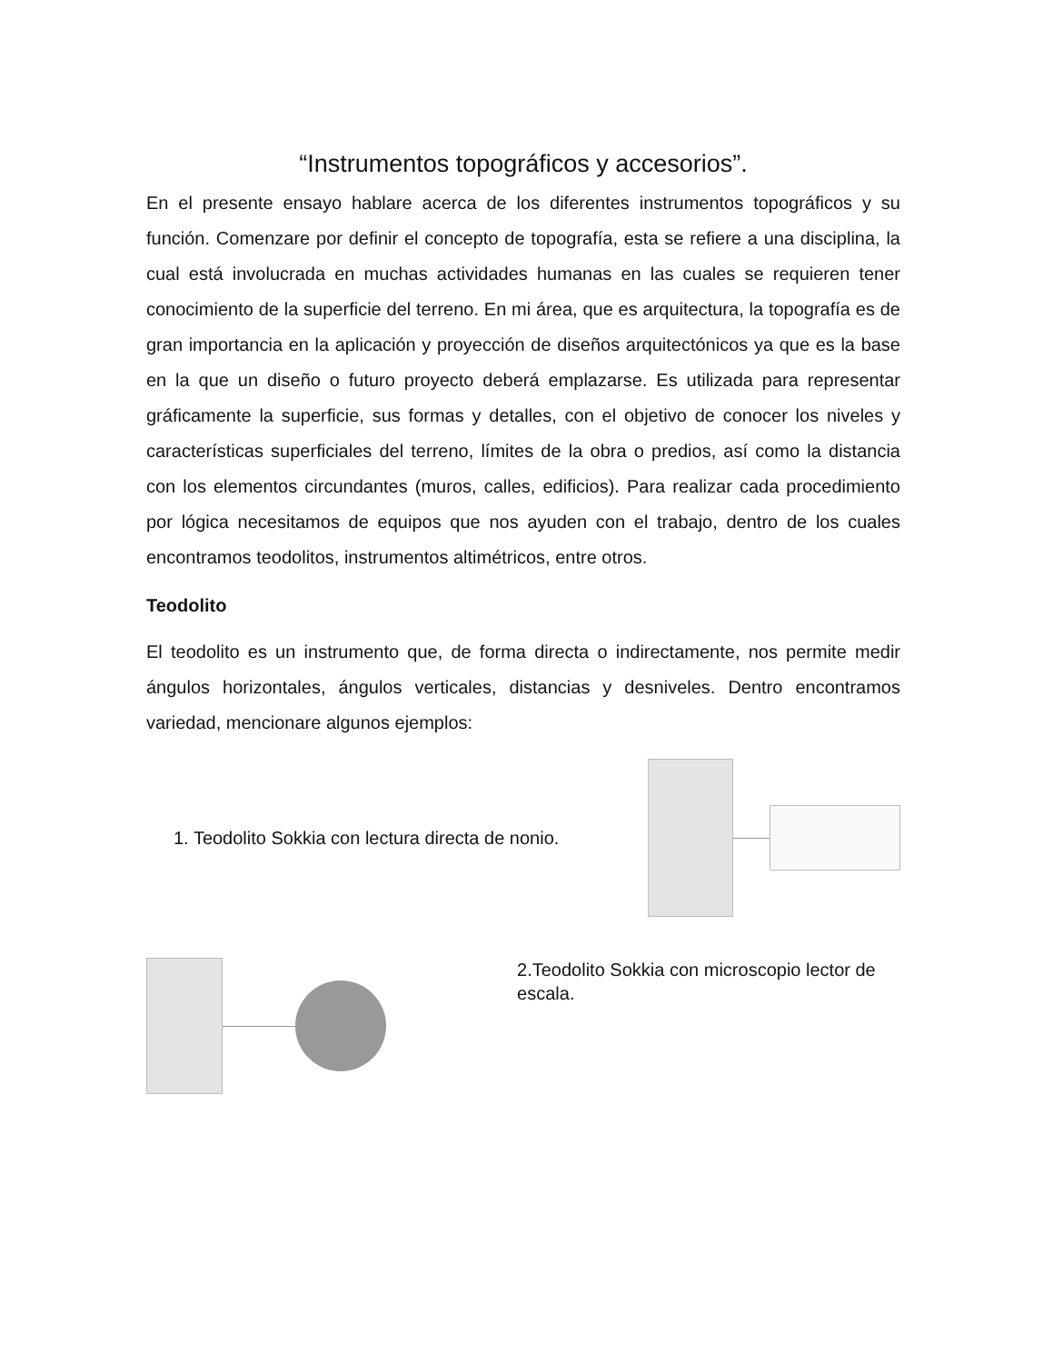“Instrumentos topográficos y accesorios”.
En el presente ensayo hablare acerca de los diferentes instrumentos topográficos y su función. Comenzare por definir el concepto de topografía, esta se refiere a una disciplina, la cual está involucrada en muchas actividades humanas en las cuales se requieren tener conocimiento de la superficie del terreno. En mi área, que es arquitectura, la topografía es de gran importancia en la aplicación y proyección de diseños arquitectónicos ya que es la base en la que un diseño o futuro proyecto deberá emplazarse. Es utilizada para representar gráficamente la superficie, sus formas y detalles, con el objetivo de conocer los niveles y características superficiales del terreno, límites de la obra o predios, así como la distancia con los elementos circundantes (muros, calles, edificios). Para realizar cada procedimiento por lógica necesitamos de equipos que nos ayuden con el trabajo, dentro de los cuales encontramos teodolitos, instrumentos altimétricos, entre otros.
Teodolito
El teodolito es un instrumento que, de forma directa o indirectamente, nos permite medir ángulos horizontales, ángulos verticales, distancias y desniveles. Dentro encontramos variedad, mencionare algunos ejemplos:
1. Teodolito Sokkia con lectura directa de nonio.
2.Teodolito Sokkia con microscopio lector de escala.